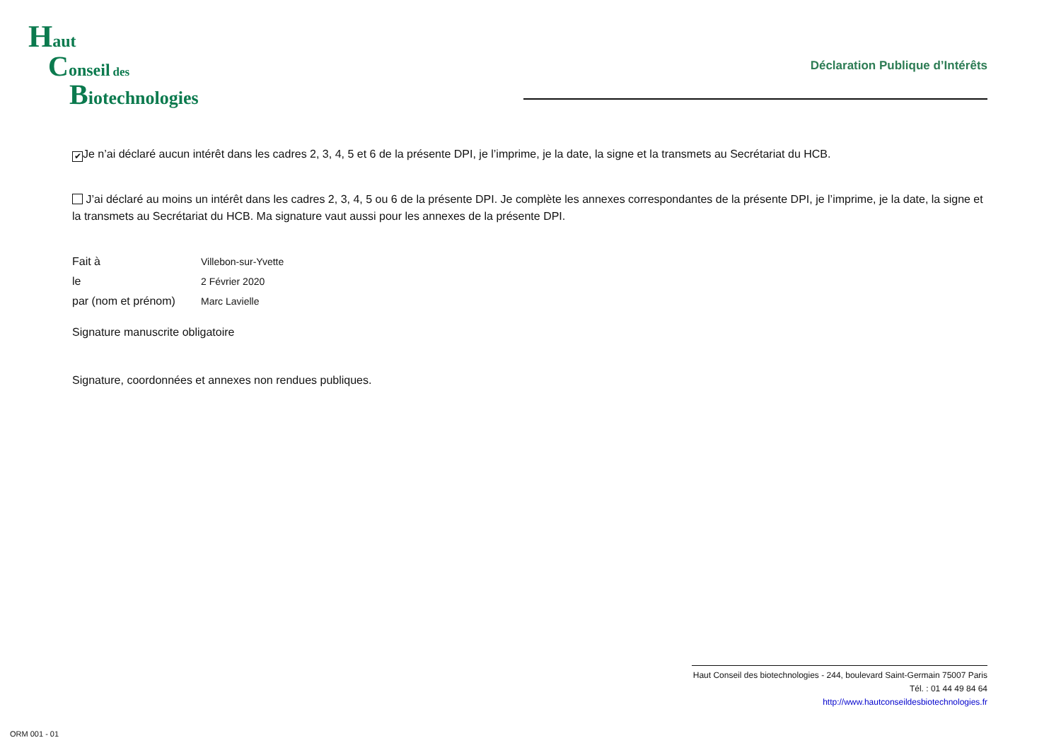Haut
Conseil des
Biotechnologies
Déclaration Publique d’Intérêts
✔ Je n’ai déclaré aucun intérêt dans les cadres 2, 3, 4, 5 et 6 de la présente DPI, je l’imprime, je la date, la signe et la transmets au Secrétariat du HCB.
J’ai déclaré au moins un intérêt dans les cadres 2, 3, 4, 5 ou 6 de la présente DPI. Je complète les annexes correspondantes de la présente DPI, je l’imprime, je la date, la signe et la transmets au Secrétariat du HCB. Ma signature vaut aussi pour les annexes de la présente DPI.
Fait à Villebon-sur-Yvette
le 2 Février 2020
par (nom et prénom) Marc Lavielle
Signature manuscrite obligatoire
Signature, coordonnées et annexes non rendues publiques.
Haut Conseil des biotechnologies - 244, boulevard Saint-Germain 75007 Paris
Tél. : 01 44 49 84 64
http://www.hautconseildesbiotechnologies.fr
ORM 001 - 01